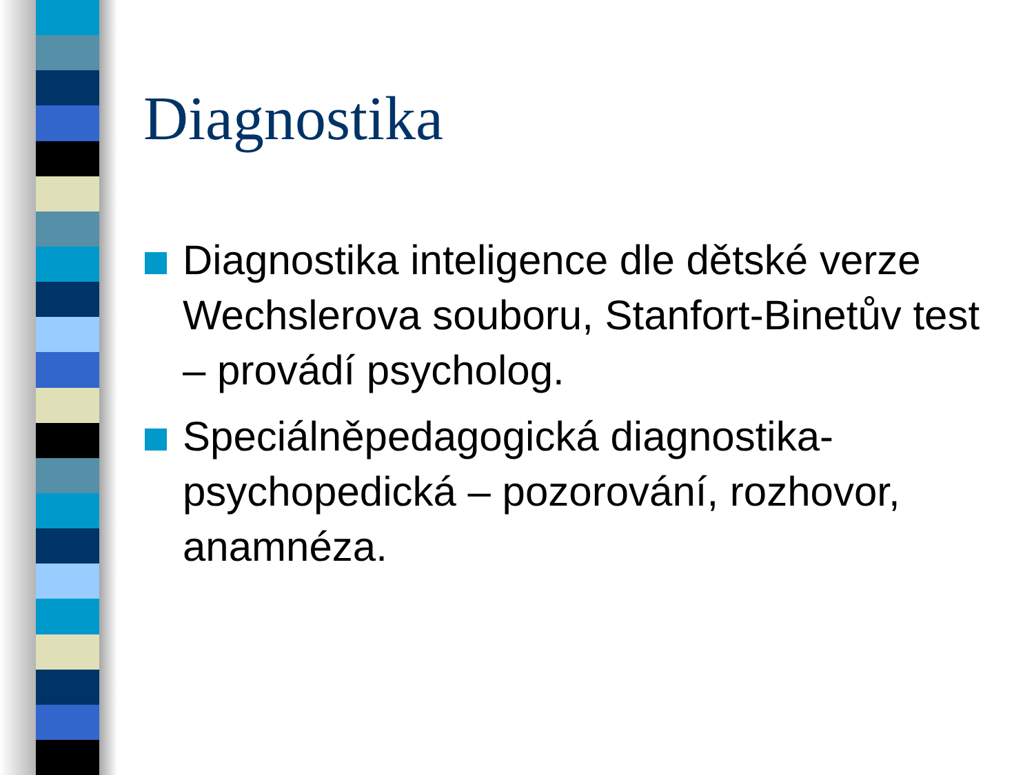Diagnostika
Diagnostika inteligence dle dětské verze Wechslerova souboru, Stanfort-Binetův test – provádí psycholog.
Speciálněpedagogická diagnostika-psychopedická – pozorování, rozhovor, anamnéza.